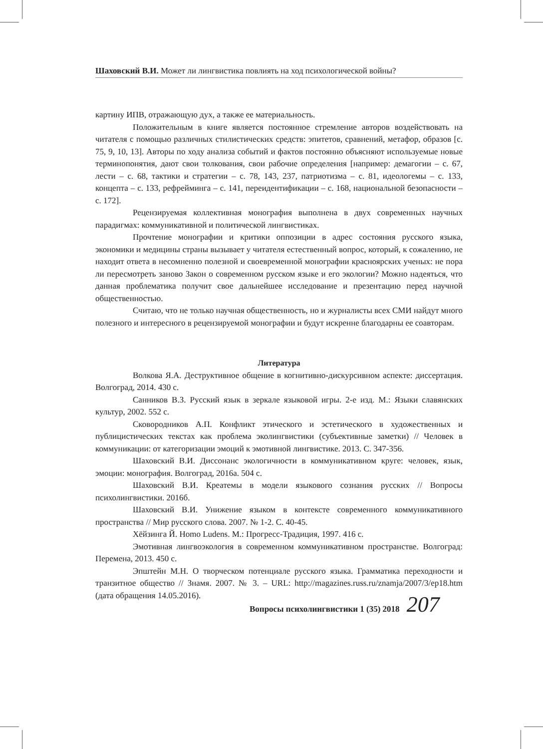Шаховский В.И. Может ли лингвистика повлиять на ход психологической войны?
картину ИПВ, отражающую дух, а также ее материальность.
Положительным в книге является постоянное стремление авторов воздействовать на читателя с помощью различных стилистических средств: эпитетов, сравнений, метафор, образов [с. 75, 9, 10, 13]. Авторы по ходу анализа событий и фактов постоянно объясняют используемые новые терминопонятия, дают свои толкования, свои рабочие определения [например: демагогии – с. 67, лести – с. 68, тактики и стратегии – с. 78, 143, 237, патриотизма – с. 81, идеологемы – с. 133, концепта – с. 133, рефрейминга – с. 141, переидентификации – с. 168, национальной безопасности – с. 172].
Рецензируемая коллективная монография выполнена в двух современных научных парадигмах: коммуникативной и политической лингвистиках.
Прочтение монографии и критики оппозиции в адрес состояния русского языка, экономики и медицины страны вызывает у читателя естественный вопрос, который, к сожалению, не находит ответа в несомненно полезной и своевременной монографии красноярских ученых: не пора ли пересмотреть заново Закон о современном русском языке и его экологии? Можно надеяться, что данная проблематика получит свое дальнейшее исследование и презентацию перед научной общественностью.
Считаю, что не только научная общественность, но и журналисты всех СМИ найдут много полезного и интересного в рецензируемой монографии и будут искренне благодарны ее соавторам.
Литература
Волкова Я.А. Деструктивное общение в когнитивно-дискурсивном аспекте: диссертация. Волгоград, 2014. 430 с.
Санников В.З. Русский язык в зеркале языковой игры. 2-е изд. М.: Языки славянских культур, 2002. 552 с.
Сковородников А.П. Конфликт этического и эстетического в художественных и публицистических текстах как проблема эколингвистики (субъективные заметки) // Человек в коммуникации: от категоризации эмоций к эмотивной лингвистике. 2013. С. 347-356.
Шаховский В.И. Диссонанс экологичности в коммуникативном круге: человек, язык, эмоции: монография. Волгоград, 2016а. 504 с.
Шаховский В.И. Креатемы в модели языкового сознания русских // Вопросы психолингвистики. 2016б.
Шаховский В.И. Унижение языком в контексте современного коммуникативного пространства // Мир русского слова. 2007. № 1-2. С. 40-45.
Хёйзинга Й. Homo Ludens. М.: Прогресс-Традиция, 1997. 416 с.
Эмотивная лингвоэкология в современном коммуникативном пространстве. Волгоград: Перемена, 2013. 450 с.
Эпштейн М.Н. О творческом потенциале русского языка. Грамматика переходности и транзитное общество // Знамя. 2007. № 3. – URL: http://magazines.russ.ru/znamja/2007/3/ep18.htm (дата обращения 14.05.2016).
Вопросы психолингвистики 1 (35) 2018 207